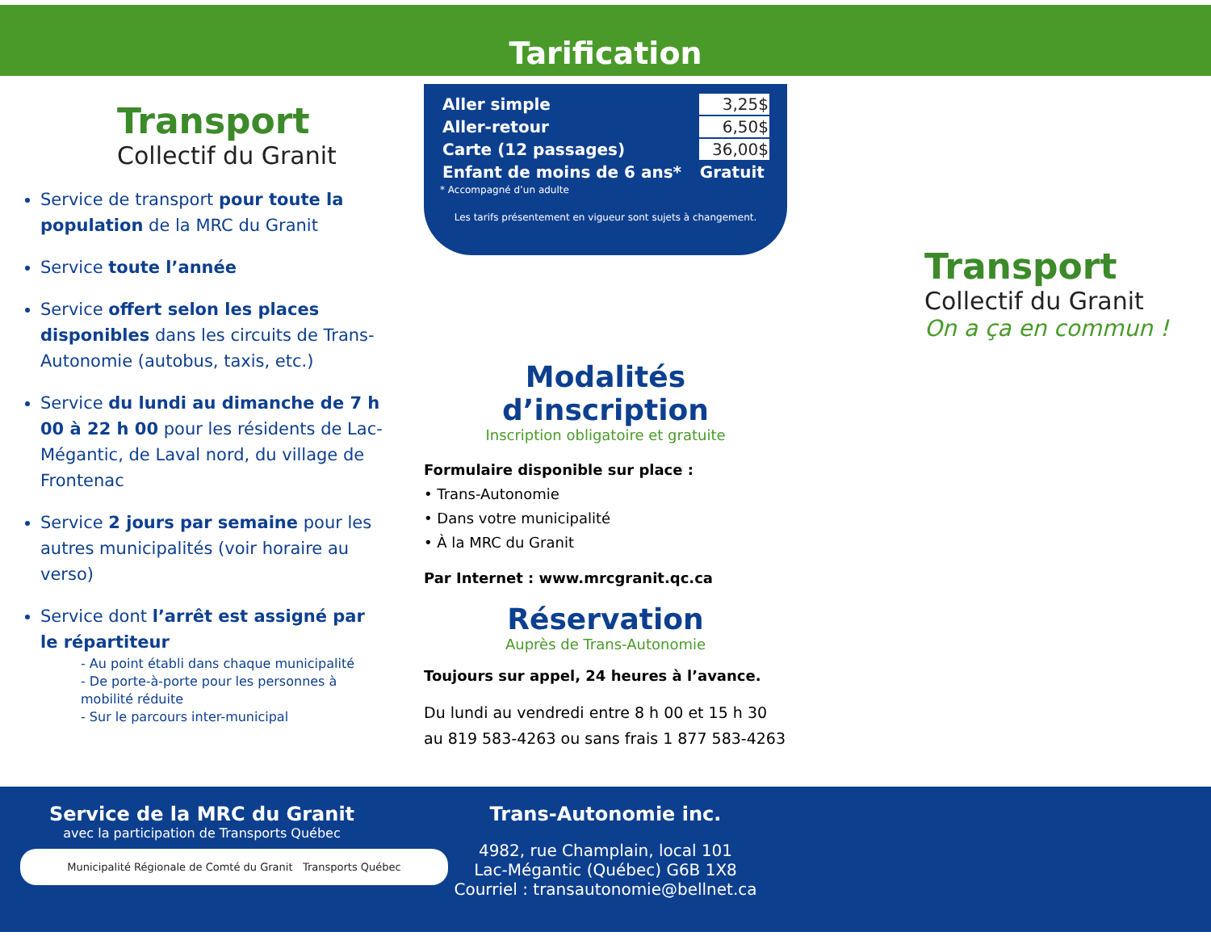Tarification
Transport
Collectif du Granit
Service de transport pour toute la population de la MRC du Granit
Service toute l’année
Service offert selon les places disponibles dans les circuits de Trans-Autonomie (autobus, taxis, etc.)
Service du lundi au dimanche de 7 h 00 à 22 h 00 pour les résidents de Lac-Mégantic, de Laval nord, du village de Frontenac
Service 2 jours par semaine pour les autres municipalités (voir horaire au verso)
Service dont l’arrêt est assigné par le répartiteur
- Au point établi dans chaque municipalité
- De porte-à-porte pour les personnes à mobilité réduite
- Sur le parcours inter-municipal
| Aller simple | 3,25$ |
| Aller-retour | 6,50$ |
| Carte (12 passages) | 36,00$ |
| Enfant de moins de 6 ans* | Gratuit |
* Accompagné d’un adulte
Les tarifs présentement en vigueur sont sujets à changement.
Modalités d’inscription
Inscription obligatoire et gratuite
Formulaire disponible sur place :
• Trans-Autonomie
• Dans votre municipalité
• À la MRC du Granit
Par Internet : www.mrcgranit.qc.ca
Réservation
Auprès de Trans-Autonomie
Toujours sur appel, 24 heures à l’avance.
Du lundi au vendredi entre 8 h 00 et 15 h 30 au 819 583-4263 ou sans frais 1 877 583-4263
Transport
Collectif du Granit
On a ça en commun !
Service de la MRC du Granit
avec la participation de Transports Québec
Municipalité Régionale de Comté du Granit Transports Québec
Trans-Autonomie inc.
4982, rue Champlain, local 101
Lac-Mégantic (Québec) G6B 1X8
Courriel : transautonomie@bellnet.ca